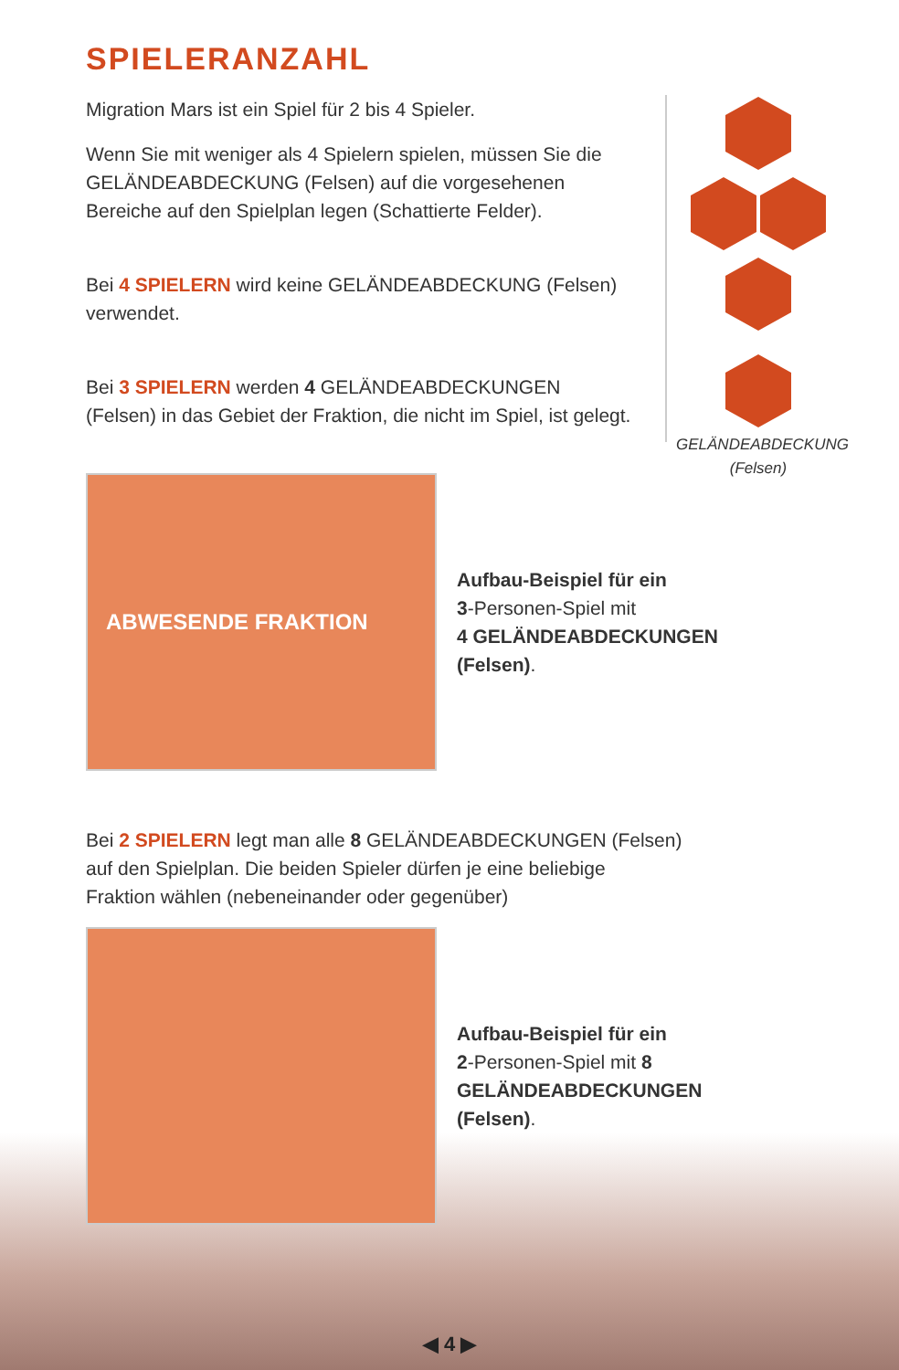SPIELERANZAHL
Migration Mars ist ein Spiel für 2 bis 4 Spieler.
Wenn Sie mit weniger als 4 Spielern spielen, müssen Sie die GELÄNDEABDECKUNG (Felsen) auf die vorgesehenen Bereiche auf den Spielplan legen (Schattierte Felder).
Bei 4 SPIELERN wird keine GELÄNDEABDECKUNG (Felsen) verwendet.
Bei 3 SPIELERN werden 4 GELÄNDEABDECKUNGEN (Felsen) in das Gebiet der Fraktion, die nicht im Spiel, ist gelegt.
GELÄNDEABDECKUNG
(Felsen)
ABWESENDE FRAKTION
Aufbau-Beispiel für ein
3-Personen-Spiel mit
4 GELÄNDEABDECKUNGEN
(Felsen).
Bei 2 SPIELERN legt man alle 8 GELÄNDEABDECKUNGEN (Felsen)
auf den Spielplan. Die beiden Spieler dürfen je eine beliebige
Fraktion wählen (nebeneinander oder gegenüber)
Aufbau-Beispiel für ein
2-Personen-Spiel mit 8
GELÄNDEABDECKUNGEN
(Felsen).
◀ 4 ▶